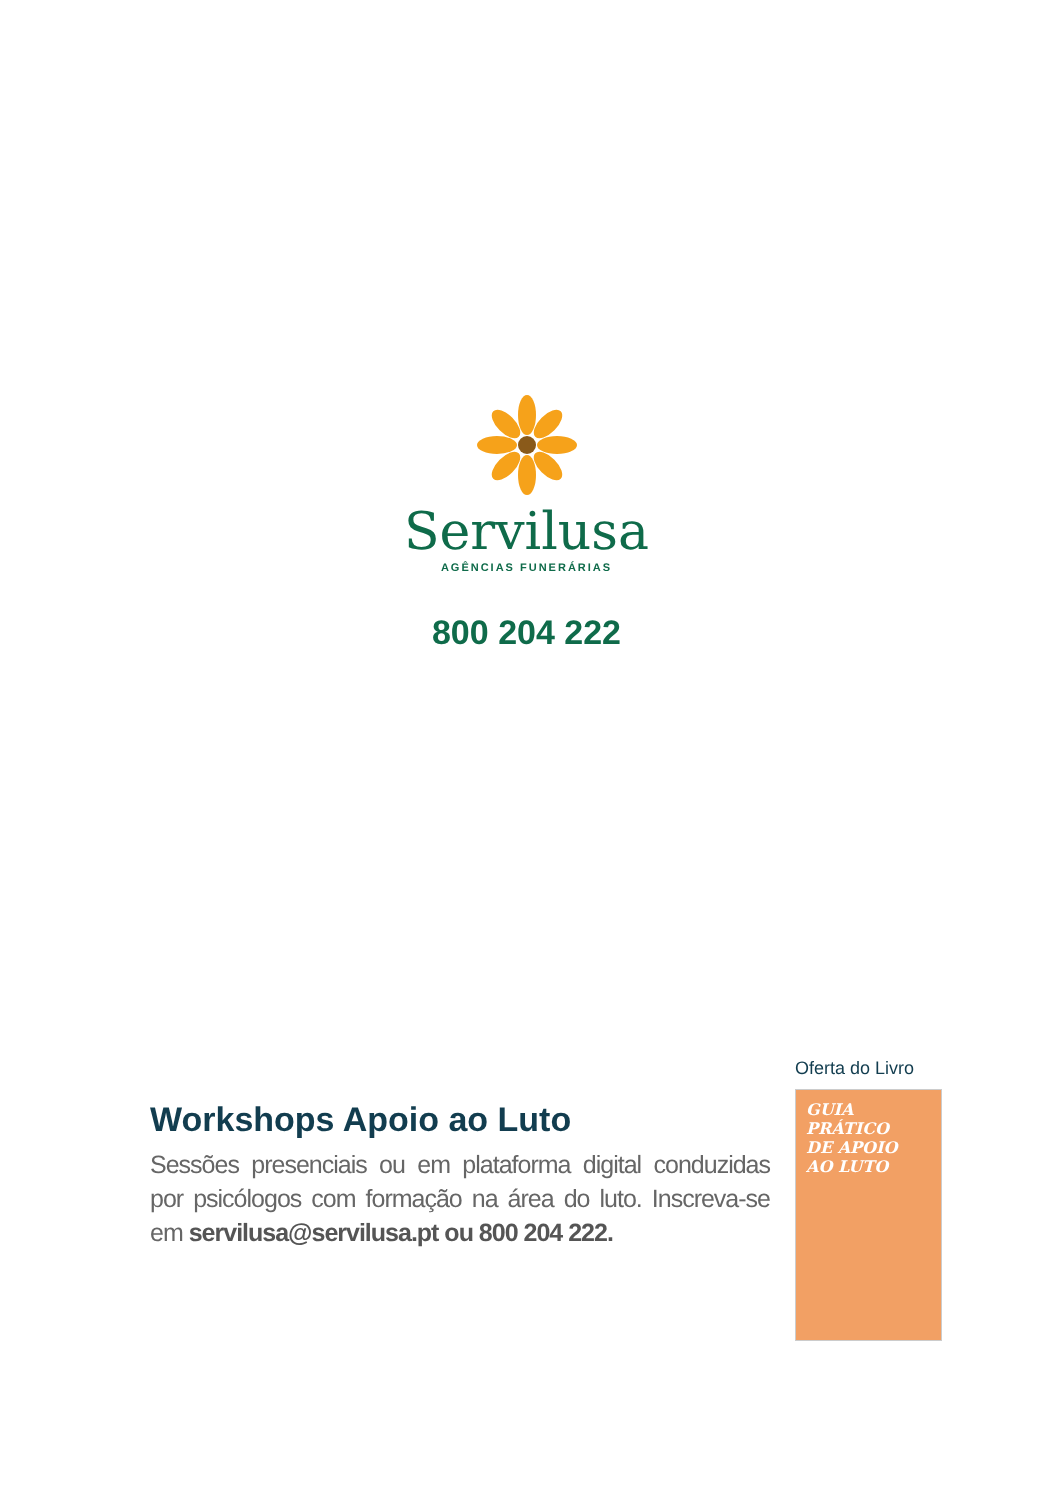Servilusa
AGÊNCIAS FUNERÁRIAS
800 204 222
Workshops Apoio ao Luto
Sessões presenciais ou em plataforma digital conduzidas por psicólogos com formação na área do luto. Inscreva-se em servilusa@servilusa.pt ou 800 204 222.
Oferta do Livro
GUIA
PRÁTICO
DE APOIO
AO LUTO